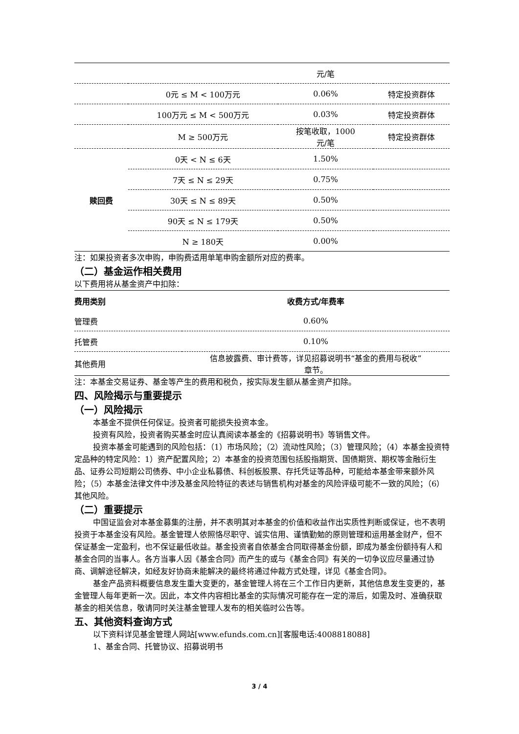| | | 元/笔 | |
| | 0元 ≤ M < 100万元 | 0.06% | 特定投资群体 |
| | 100万元 ≤ M < 500万元 | 0.03% | 特定投资群体 |
| | M ≥ 500万元 | 按笔收取，1000 元/笔 | 特定投资群体 |
| 赎回费 | 0天 < N ≤ 6天 | 1.50% | |
| | 7天 ≤ N ≤ 29天 | 0.75% | |
| | 30天 ≤ N ≤ 89天 | 0.50% | |
| | 90天 ≤ N ≤ 179天 | 0.50% | |
| | N ≥ 180天 | 0.00% | |
注：如果投资者多次申购，申购费适用单笔申购金额所对应的费率。
（二）基金运作相关费用
以下费用将从基金资产中扣除：
| 费用类别 | 收费方式/年费率 |
| --- | --- |
| 管理费 | 0.60% |
| 托管费 | 0.10% |
| 其他费用 | 信息披露费、审计费等，详见招募说明书“基金的费用与税收” 章节。 |
注：本基金交易证券、基金等产生的费用和税负，按实际发生额从基金资产扣除。
四、风险揭示与重要提示
（一）风险揭示
本基金不提供任何保证。投资者可能损失投资本金。
投资有风险，投资者购买基金时应认真阅读本基金的《招募说明书》等销售文件。
投资本基金可能遇到的风险包括：（1）市场风险；（2）流动性风险；（3）管理风险；（4）本基金投资特定品种的特定风险：1）资产配置风险；2）本基金的投资范围包括股指期货、国债期货、期权等金融衍生品、证券公司短期公司债券、中小企业私募债、科创板股票、存托凭证等品种，可能给本基金带来额外风险；（5）本基金法律文件中涉及基金风险特征的表述与销售机构对基金的风险评级可能不一致的风险；（6）其他风险。
（二）重要提示
中国证监会对本基金募集的注册，并不表明其对本基金的价值和收益作出实质性判断或保证，也不表明投资于本基金没有风险。基金管理人依照恪尽职守、诚实信用、谨慎勤勉的原则管理和运用基金财产，但不保证基金一定盈利，也不保证最低收益。基金投资者自依基金合同取得基金份额，即成为基金份额持有人和基金合同的当事人。各方当事人因《基金合同》而产生的或与《基金合同》有关的一切争议应尽量通过协商、调解途径解决，如经友好协商未能解决的最终将通过仲裁方式处理，详见《基金合同》。
基金产品资料概要信息发生重大变更的，基金管理人将在三个工作日内更新，其他信息发生变更的，基金管理人每年更新一次。因此，本文件内容相比基金的实际情况可能存在一定的滞后，如需及时、准确获取基金的相关信息，敬请同时关注基金管理人发布的相关临时公告等。
五、其他资料查询方式
以下资料详见基金管理人网站[www.efunds.com.cn][客服电话:4008818088]
1、基金合同、托管协议、招募说明书
3 / 4